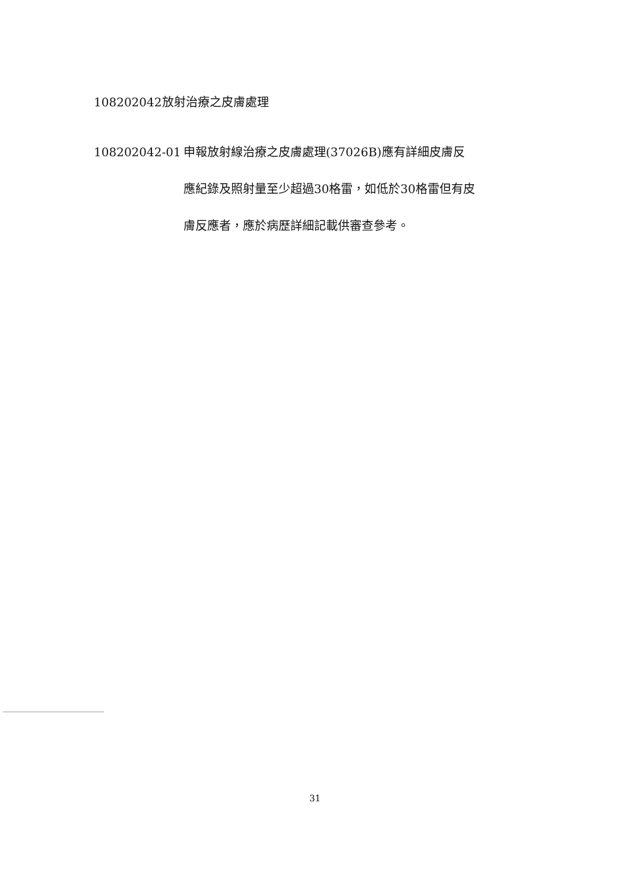108202042放射治療之皮膚處理
108202042-01 申報放射線治療之皮膚處理(37026B)應有詳細皮膚反
應紀錄及照射量至少超過30格雷，如低於30格雷但有皮
膚反應者，應於病歷詳細記載供審查參考。
31